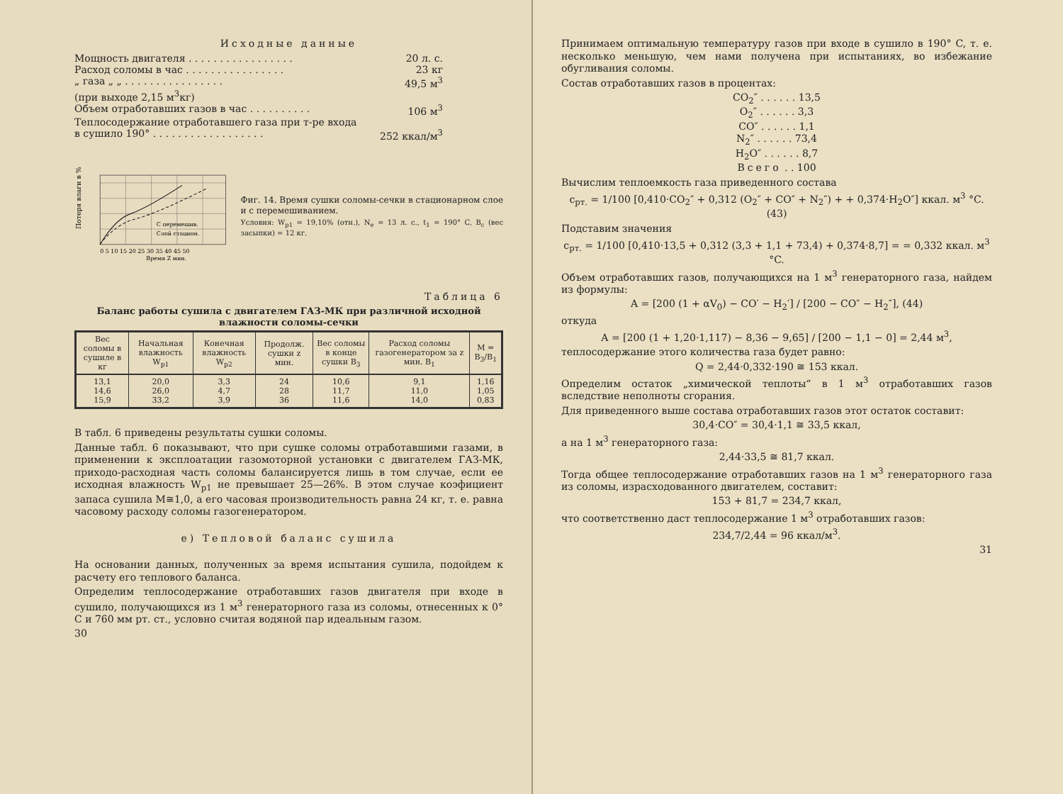Исходные данные
Мощность двигателя . . . . . . . . . . . . . . . . . 20 л. с.
Расход соломы в час . . . . . . . . . . . . . . . . 23 кг
„ газа „ „ . . . . . . . . . . . . . . . . 49,5 м<sup>3</sup>
(при выходе 2,15 м<sup>3</sup>кг)
Объем отработавших газов в час . . . . . . . . . . 106 м<sup>3</sup>
Теплосодержание отработавшего газа при т-ре входа
в сушило 190° . . . . . . . . . . . . . . . . . . 252 ккал/м<sup>3</sup>
Потеря влаги в %
С перемешив.
Слой стацион.
0 5 10 15 20 25 30 35 40 45 50
Время Z мин.
Фиг. 14. Время сушки соломы-сечки в стационарном слое и с перемешиванием.
Условия: W<sub>p1</sub> = 19,10% (отн.), N<sub>e</sub> = 13 л. с., t<sub>1</sub> = 190° C, B<sub>c</sub> (вес засыпки) = 12 кг.
Таблица 6
Баланс работы сушила с двигателем ГАЗ-МК при различной исходной влажности соломы-сечки
| Вес соломы в сушиле в кг | Начальная влажность W<sub>p1</sub> | Конечная влажность W<sub>p2</sub> | Продолж. сушки z мин. | Вес соломы в конце сушки B<sub>3</sub> | Расход соломы газогенератором за z мин. B<sub>1</sub> | M = B<sub>3</sub>/B<sub>1</sub> |
| --- | --- | --- | --- | --- | --- | --- |
| 13,1 14,6 15,9 | 20,0 26,0 33,2 | 3,3 4,7 3,9 | 24 28 36 | 10,6 11,7 11,6 | 9,1 11,0 14,0 | 1,16 1,05 0,83 |
В табл. 6 приведены результаты сушки соломы.
Данные табл. 6 показывают, что при сушке соломы отработавшими газами, в применении к эксплоатации газомоторной установки с двигателем ГАЗ-МК, приходо-расходная часть соломы балансируется лишь в том случае, если ее исходная влажность W<sub>p1</sub> не превышает 25—26%. В этом случае коэфициент запаса сушила M≅1,0, а его часовая производительность равна 24 кг, т. е. равна часовому расходу соломы газогенератором.
е) Тепловой баланс сушила
На основании данных, полученных за время испытания сушила, подойдем к расчету его теплового баланса.
Определим теплосодержание отработавших газов двигателя при входе в сушило, получающихся из 1 м<sup>3</sup> генераторного газа из соломы, отнесенных к 0° C и 760 мм рт. ст., условно считая водяной пар идеальным газом.
30
Принимаем оптимальную температуру газов при входе в сушило в 190° C, т. е. несколько меньшую, чем нами получена при испытаниях, во избежание обугливания соломы.
Состав отработавших газов в процентах:
CO<sub>2</sub>″ . . . . . . 13,5
O<sub>2</sub>″ . . . . . . 3,3
CO″ . . . . . . 1,1
N<sub>2</sub>″ . . . . . . 73,4
H<sub>2</sub>O″ . . . . . . 8,7
Всего . . 100
Вычислим теплоемкость газа приведенного состава
c<sub>рт.</sub> = 1/100 [0,410·CO<sub>2</sub>″ + 0,312 (O<sub>2</sub>″ + CO″ + N<sub>2</sub>″) + + 0,374·H<sub>2</sub>O″] ккал. м<sup>3</sup> °C. (43)
Подставим значения
c<sub>рт.</sub> = 1/100 [0,410·13,5 + 0,312 (3,3 + 1,1 + 73,4) + 0,374·8,7] = = 0,332 ккал. м<sup>3</sup> °C.
Объем отработавших газов, получающихся на 1 м<sup>3</sup> генераторного газа, найдем из формулы:
A = [200 (1 + αV<sub>0</sub>) − CO′ − H<sub>2</sub>′] / [200 − CO″ − H<sub>2</sub>″], (44)
откуда
A = [200 (1 + 1,20·1,117) − 8,36 − 9,65] / [200 − 1,1 − 0] = 2,44 м<sup>3</sup>,
теплосодержание этого количества газа будет равно:
Q = 2,44·0,332·190 ≅ 153 ккал.
Определим остаток „химической теплоты“ в 1 м<sup>3</sup> отработавших газов вследствие неполноты сгорания.
Для приведенного выше состава отработавших газов этот остаток составит:
30,4·CO″ = 30,4·1,1 ≅ 33,5 ккал,
а на 1 м<sup>3</sup> генераторного газа:
2,44·33,5 ≅ 81,7 ккал.
Тогда общее теплосодержание отработавших газов на 1 м<sup>3</sup> генераторного газа из соломы, израсходованного двигателем, составит:
153 + 81,7 = 234,7 ккал,
что соответственно даст теплосодержание 1 м<sup>3</sup> отработавших газов:
234,7/2,44 = 96 ккал/м<sup>3</sup>.
31